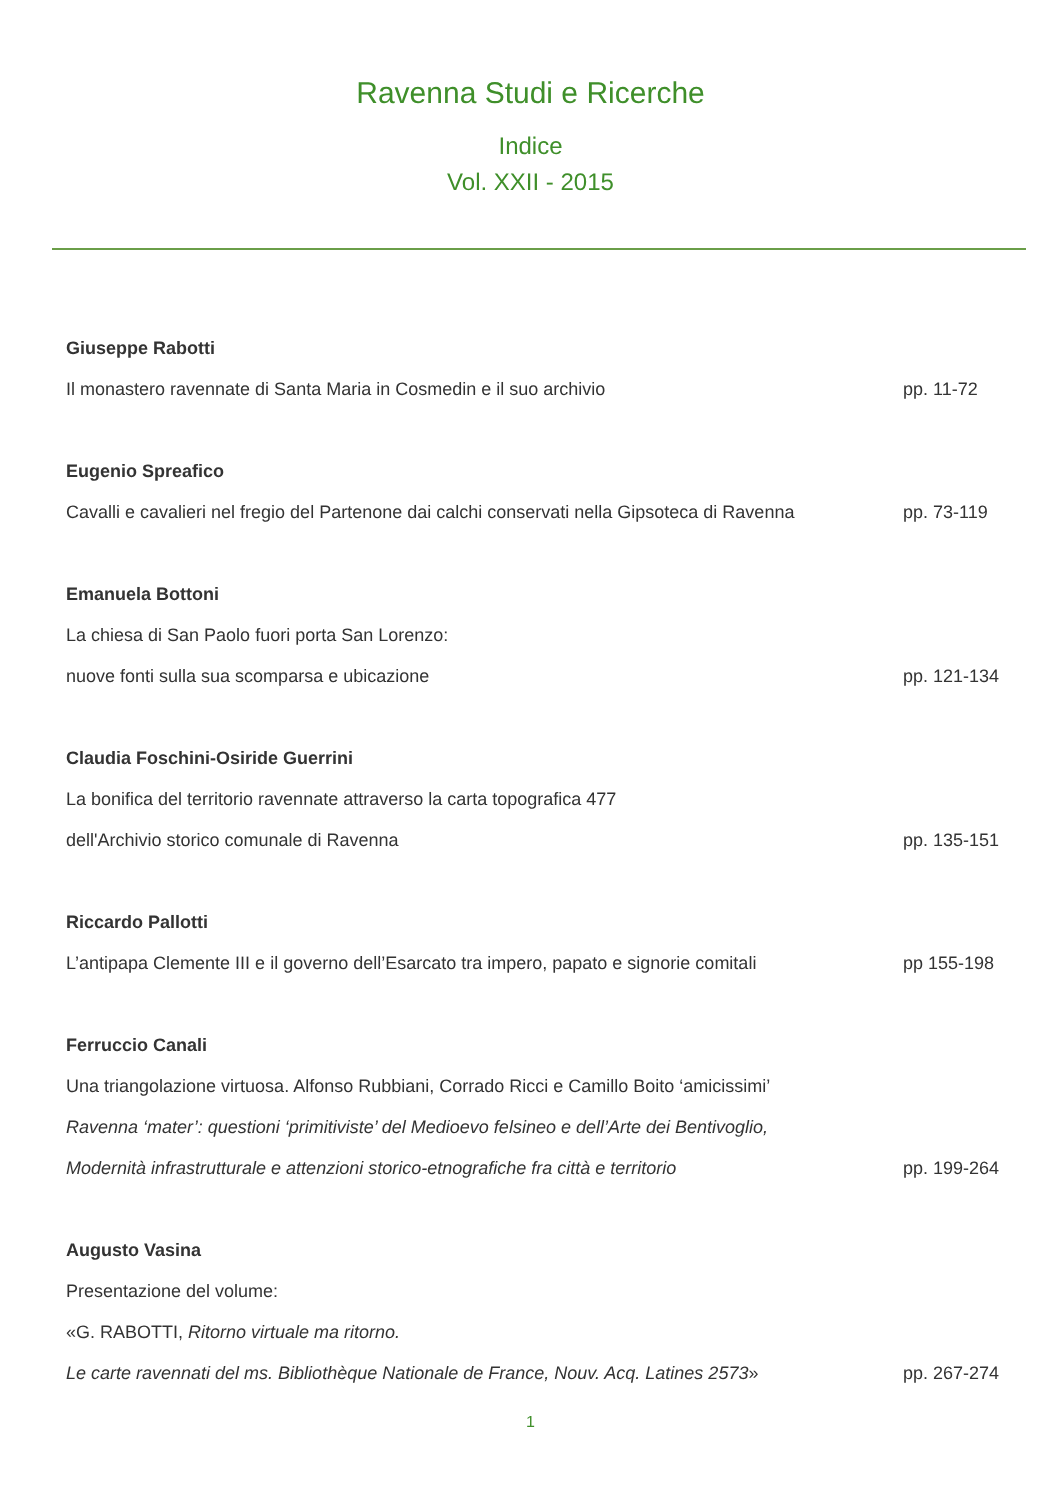Ravenna Studi e Ricerche
Indice
Vol. XXII - 2015
Giuseppe Rabotti
Il monastero ravennate di Santa Maria in Cosmedin e il suo archivio pp. 11-72
Eugenio Spreafico
Cavalli e cavalieri nel fregio del Partenone dai calchi conservati nella Gipsoteca di Ravenna pp. 73-119
Emanuela Bottoni
La chiesa di San Paolo fuori porta San Lorenzo:
nuove fonti sulla sua scomparsa e ubicazione pp. 121-134
Claudia Foschini-Osiride Guerrini
La bonifica del territorio ravennate attraverso la carta topografica 477
dell'Archivio storico comunale di Ravenna pp. 135-151
Riccardo Pallotti
L’antipapa Clemente III e il governo dell’Esarcato tra impero, papato e signorie comitali pp 155-198
Ferruccio Canali
Una triangolazione virtuosa. Alfonso Rubbiani, Corrado Ricci e Camillo Boito ‘amicissimi’
Ravenna ‘mater’: questioni ‘primitiviste’ del Medioevo felsineo e dell’Arte dei Bentivoglio,
Modernità infrastrutturale e attenzioni storico-etnografiche fra città e territorio pp. 199-264
Augusto Vasina
Presentazione del volume:
«G. RABOTTI, Ritorno virtuale ma ritorno.
Le carte ravennati del ms. Bibliothèque Nationale de France, Nouv. Acq. Latines 2573» pp. 267-274
1